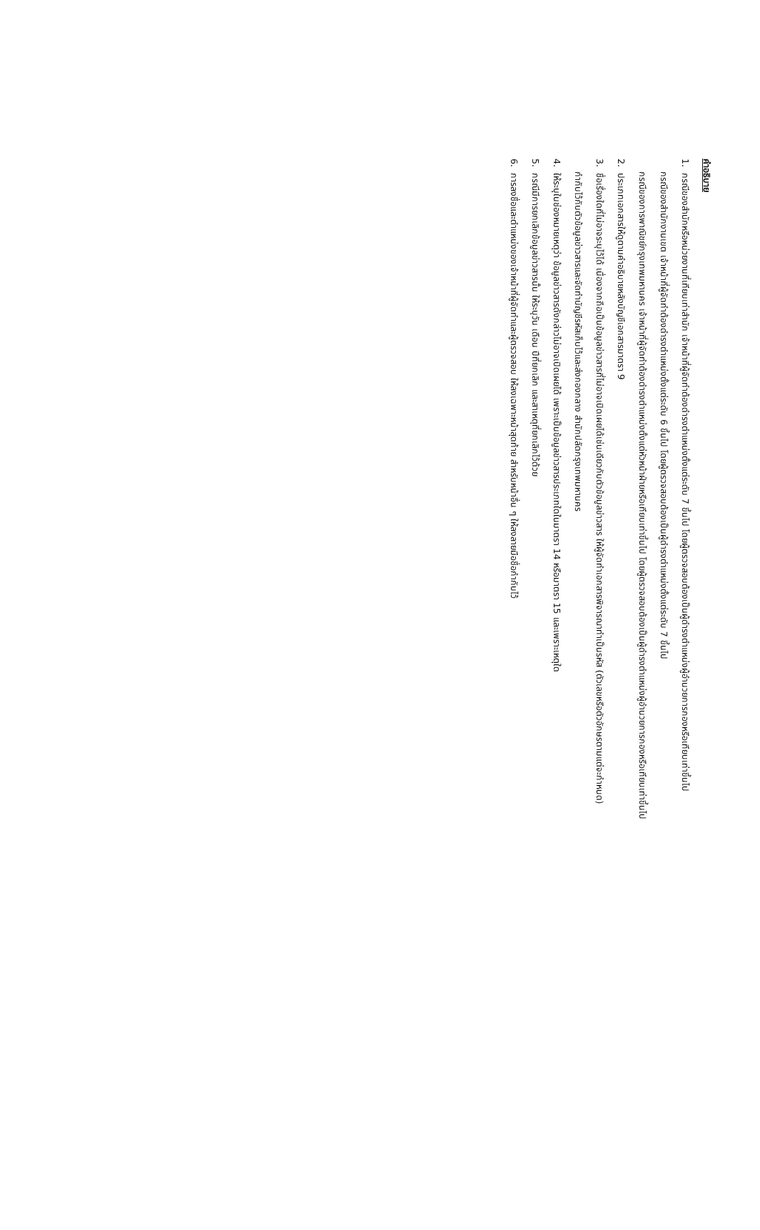คำอธิบาย
1. กรณีของสำนักหรือหน่วยงานที่เทียบเท่าสำนัก เจ้าหน้าที่ผู้จัดทำต้องดำรงตำแหน่งตั้งแต่ระดับ 7 ขึ้นไป โดยผู้ตรวจสอบต้องเป็นผู้ดำรงตำแหน่งผู้อำนวยการกองหรือเทียบเท่าขึ้นไป
กรณีของสำนักงานเขต เจ้าหน้าที่ผู้จัดทำต้องดำรงตำแหน่งตั้งแต่ระดับ 6 ขึ้นไป โดยผู้ตรวจสอบต้องเป็นผู้ดำรงตำแหน่งตั้งแต่ระดับ 7 ขึ้นไป
กรณีของการพาณิชย์กรุงเทพมหานคร เจ้าหน้าที่ผู้จัดทำต้องดำรงตำแหน่งตั้งแต่หัวหน้าฝ่ายหรือเทียบเท่าขึ้นไป โดยผู้ตรวจสอบต้องเป็นผู้ดำรงตำแหน่งผู้อำนวยการกองหรือเทียบเท่าขึ้นไป
2. ประเภทเอกสารให้ดูตามคำอธิบายหลังบัญชีเอกสารมาตรา 9
3. ชื่อเรื่องใดที่ไม่อาจระบุไว้ได้ เนื่องจากถือเป็นข้อมูลข่าวสารที่ไม่อาจเปิดเผยได้เช่นเดียวกับตัวข้อมูลข่าวสาร ให้ผู้จัดทำเอกสารพิจารณาทำเป็นรหัส (ตัวเลขหรือตัวอักษรตามแต่จะกำหนด)
กำกับไว้กับตัวข้อมูลข่าวสารและจัดทำบัญชีรหัสเก็บไว้และส่งกองกลาง สำนักปลัดกรุงเทพมหานคร
4. ให้ระบุในช่องหมายเหตุว่า ข้อมูลข่าวสารดังกล่าวไม่อาจเปิดเผยได้ เพราะเป็นข้อมูลข่าวสารประเภทใดในมาตรา 14 หรือมาตรา 15 และเพราะเหตุใด
5. กรณีมีการยกเลิกข้อมูลข่าวสารนั้น ให้ระบุวัน เดือน ปีที่ยกเลิก และสาเหตุที่ยกเลิกไว้ด้วย
6. การลงชื่อและตำแหน่งของเจ้าหน้าที่ผู้จัดทำและผู้ตรวจสอบ ให้ลงเฉพาะหน้าสุดท้าย สำหรับหน้าอื่น ๆ ให้ลงลายมือชื่อกำกับไว้